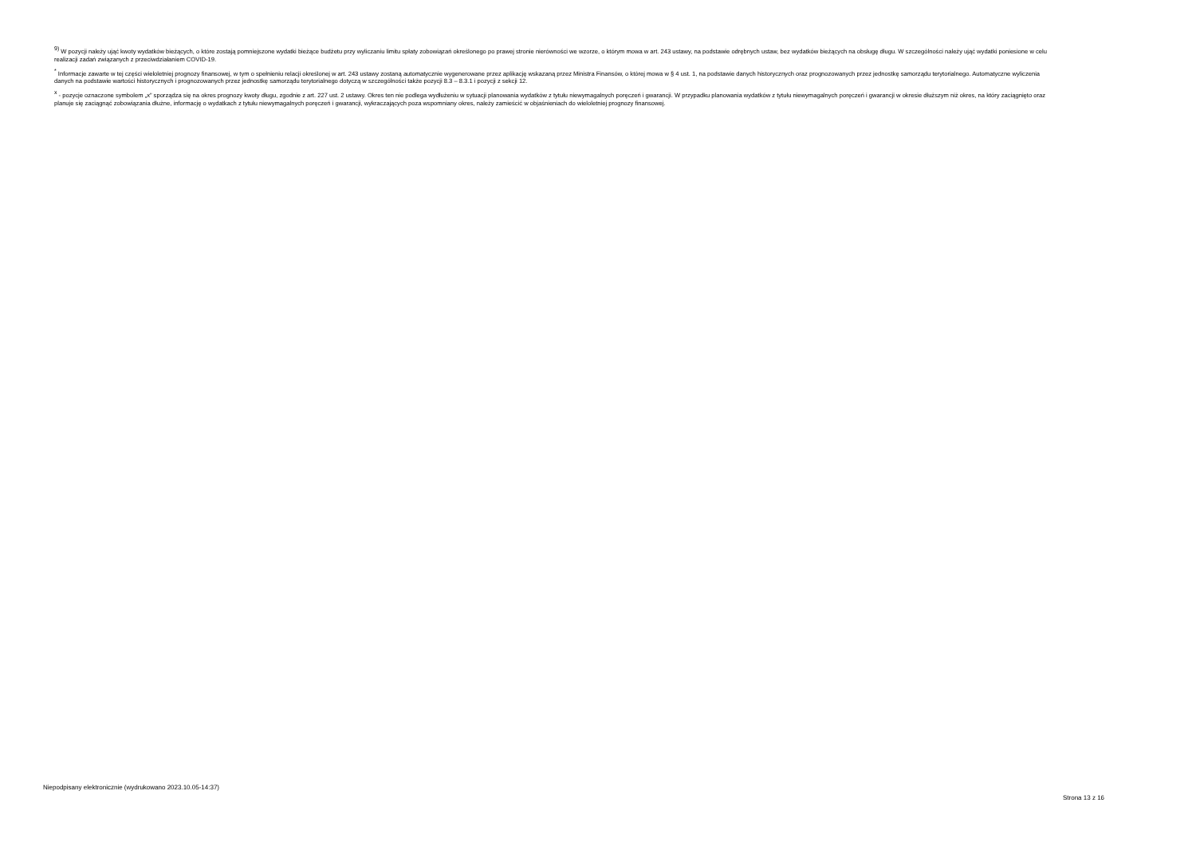<sup>9)</sup> W pozycji należy ująć kwoty wydatków bieżących, o które zostają pomniejszone wydatki bieżące budżetu przy wyliczaniu limitu spłaty zobowiązań określonego po prawej stronie nierówności we wzorze, o którym mowa w art. 243 ustawy, na podstawie odrębnych ustaw, bez wydatków bieżących na obsługę długu. W szczególności należy ująć wydatki poniesione w celu realizacji zadań związanych z przeciwdziałaniem COVID-19.
<sup>*</sup> Informacje zawarte w tej części wieloletniej prognozy finansowej, w tym o spełnieniu relacji określonej w art. 243 ustawy zostaną automatycznie wygenerowane przez aplikację wskazaną przez Ministra Finansów, o której mowa w § 4 ust. 1, na podstawie danych historycznych oraz prognozowanych przez jednostkę samorządu terytorialnego. Automatyczne wyliczenia danych na podstawie wartości historycznych i prognozowanych przez jednostkę samorządu terytorialnego dotyczą w szczególności także pozycji 8.3 – 8.3.1 i pozycji z sekcji 12.
<sup>x</sup> - pozycje oznaczone symbolem „x” sporządza się na okres prognozy kwoty długu, zgodnie z art. 227 ust. 2 ustawy. Okres ten nie podlega wydłużeniu w sytuacji planowania wydatków z tytułu niewymagalnych poręczeń i gwarancji. W przypadku planowania wydatków z tytułu niewymagalnych poręczeń i gwarancji w okresie dłuższym niż okres, na który zaciągnięto oraz planuje się zaciągnąć zobowiązania dłużne, informację o wydatkach z tytułu niewymagalnych poręczeń i gwarancji, wykraczających poza wspomniany okres, należy zamieścić w objaśnieniach do wieloletniej prognozy finansowej.
Niepodpisany elektronicznie (wydrukowano 2023.10.05-14:37)
Strona 13 z 16